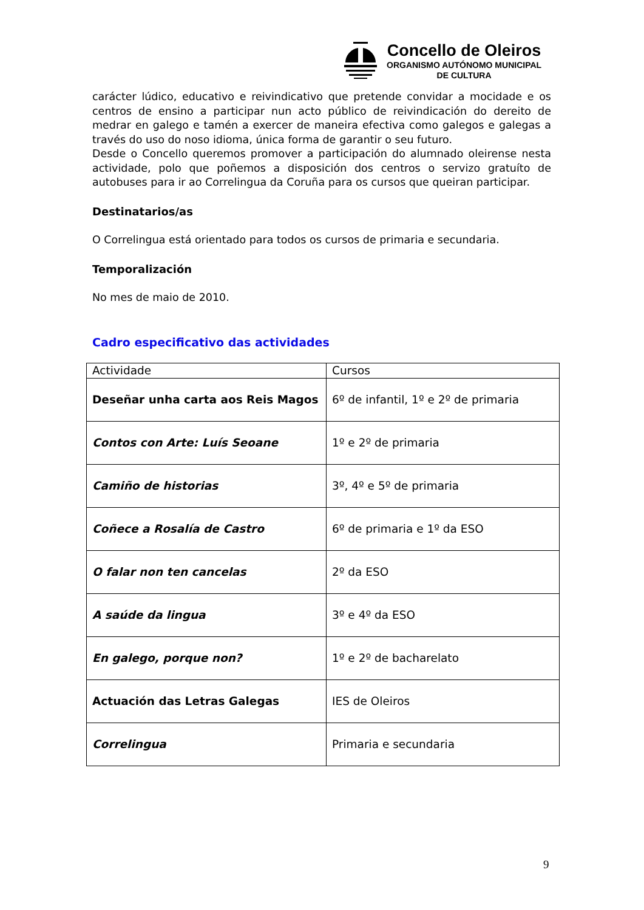Concello de Oleiros
ORGANISMO AUTÓNOMO MUNICIPAL
DE CULTURA
carácter lúdico, educativo e reivindicativo que pretende convidar a mocidade e os centros de ensino a participar nun acto público de reivindicación do dereito de medrar en galego e tamén a exercer de maneira efectiva como galegos e galegas a través do uso do noso idioma, única forma de garantir o seu futuro.
Desde o Concello queremos promover a participación do alumnado oleirense nesta actividade, polo que poñemos a disposición dos centros o servizo gratuíto de autobuses para ir ao Correlingua da Coruña para os cursos que queiran participar.
Destinatarios/as
O Correlingua está orientado para todos os cursos de primaria e secundaria.
Temporalización
No mes de maio de 2010.
Cadro especificativo das actividades
| Actividade | Cursos |
| --- | --- |
| Deseñar unha carta aos Reis Magos | 6º de infantil, 1º e 2º de primaria |
| Contos con Arte: Luís Seoane | 1º e 2º de primaria |
| Camiño de historias | 3º, 4º e 5º de primaria |
| Coñece a Rosalía de Castro | 6º de primaria e 1º da ESO |
| O falar non ten cancelas | 2º da ESO |
| A saúde da lingua | 3º e 4º da ESO |
| En galego, porque non? | 1º e 2º de bacharelato |
| Actuación das Letras Galegas | IES de Oleiros |
| Correlingua | Primaria e secundaria |
9